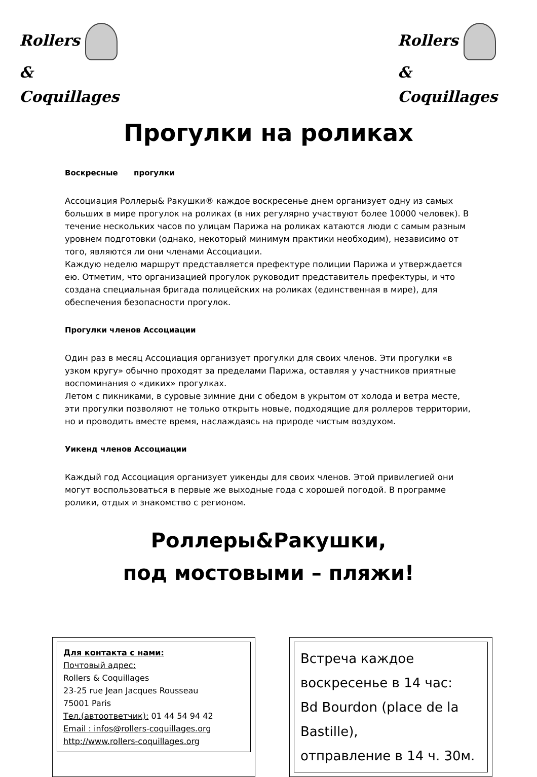Rollers
&
Coquillages
Rollers
&
Coquillages
Прогулки на роликах
Воскресные прогулки
Ассоциация Роллеры& Ракушки® каждое воскресенье днем организует одну из самых больших в мире прогулок на роликах (в них регулярно участвуют более 10000 человек). В течение нескольких часов по улицам Парижа на роликах катаются люди с самым разным уровнем подготовки (однако, некоторый минимум практики необходим), независимо от того, являются ли они членами Ассоциации.
Каждую неделю маршрут представляется префектуре полиции Парижа и утверждается ею. Отметим, что организацией прогулок руководит представитель префектуры, и что создана специальная бригада полицейских на роликах (единственная в мире), для обеспечения безопасности прогулок.
Прогулки членов Ассоциации
Один раз в месяц Ассоциация организует прогулки для своих членов. Эти прогулки «в узком кругу» обычно проходят за пределами Парижа, оставляя у участников приятные воспоминания о «диких» прогулках.
Летом с пикниками, в суровые зимние дни с обедом в укрытом от холода и ветра месте, эти прогулки позволяют не только открыть новые, подходящие для роллеров территории, но и проводить вместе время, наслаждаясь на природе чистым воздухом.
Уикенд членов Ассоциации
Каждый год Ассоциация организует уикенды для своих членов. Этой привилегией они могут воспользоваться в первые же выходные года с хорошей погодой. В программе ролики, отдых и знакомство с регионом.
Роллеры&Ракушки,
под мостовыми – пляжи!
Для контакта с нами:
Почтовый адрес:
Rollers & Coquillages
23-25 rue Jean Jacques Rousseau
75001 Paris
Тел.(автоответчик): 01 44 54 94 42
Email : infos@rollers-coquillages.org
http://www.rollers-coquillages.org
Встреча каждое воскресенье в 14 час:
Bd Bourdon (place de la Bastille),
отправление в 14 ч. 30м.